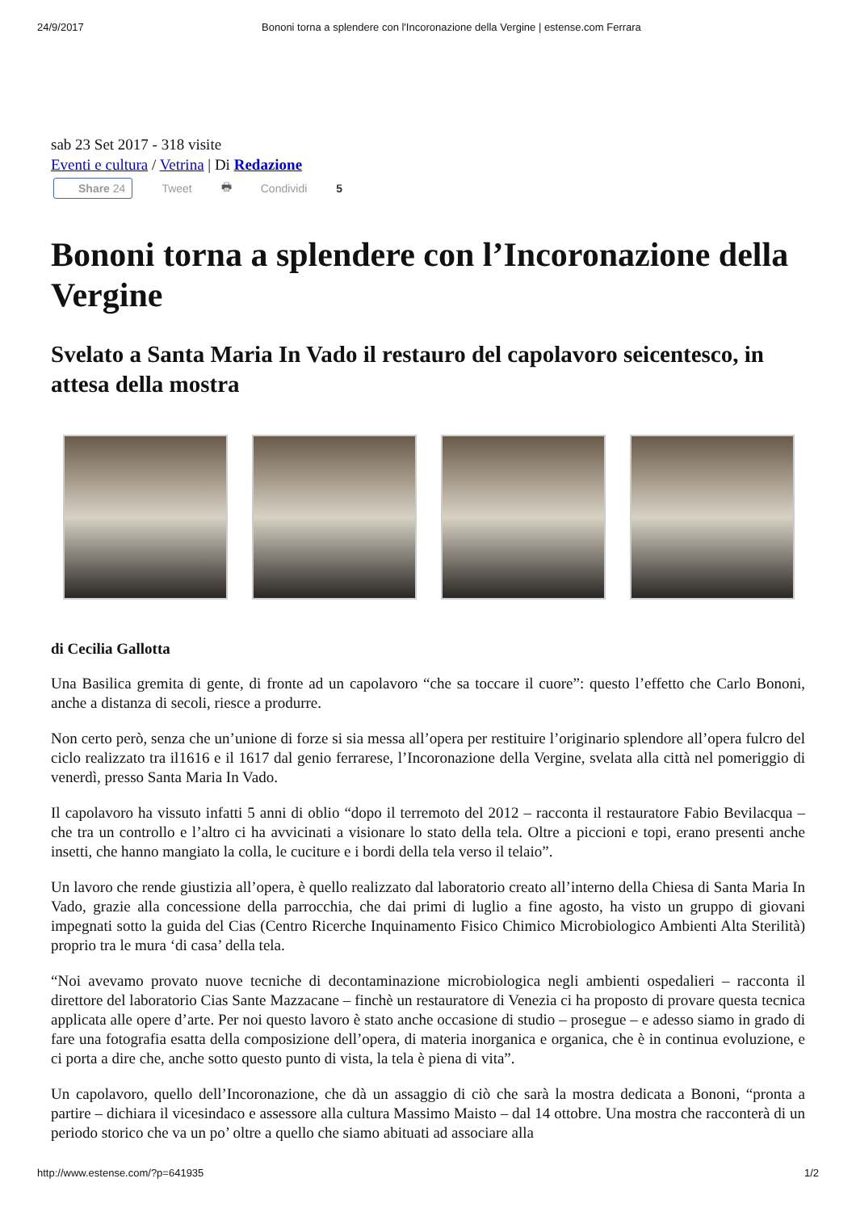24/9/2017 Bononi torna a splendere con l'Incoronazione della Vergine | estense.com Ferrara
sab 23 Set 2017 - 318 visite
Eventi e cultura / Vetrina | Di Redazione
Share 24 Tweet 🖶 Condividi 5
Bononi torna a splendere con l’Incoronazione della Vergine
Svelato a Santa Maria In Vado il restauro del capolavoro seicentesco, in attesa della mostra
di Cecilia Gallotta
Una Basilica gremita di gente, di fronte ad un capolavoro “che sa toccare il cuore”: questo l’effetto che Carlo Bononi, anche a distanza di secoli, riesce a produrre.
Non certo però, senza che un’unione di forze si sia messa all’opera per restituire l’originario splendore all’opera fulcro del ciclo realizzato tra il1616 e il 1617 dal genio ferrarese, l’Incoronazione della Vergine, svelata alla città nel pomeriggio di venerdì, presso Santa Maria In Vado.
Il capolavoro ha vissuto infatti 5 anni di oblio “dopo il terremoto del 2012 – racconta il restauratore Fabio Bevilacqua – che tra un controllo e l’altro ci ha avvicinati a visionare lo stato della tela. Oltre a piccioni e topi, erano presenti anche insetti, che hanno mangiato la colla, le cuciture e i bordi della tela verso il telaio”.
Un lavoro che rende giustizia all’opera, è quello realizzato dal laboratorio creato all’interno della Chiesa di Santa Maria In Vado, grazie alla concessione della parrocchia, che dai primi di luglio a fine agosto, ha visto un gruppo di giovani impegnati sotto la guida del Cias (Centro Ricerche Inquinamento Fisico Chimico Microbiologico Ambienti Alta Sterilità) proprio tra le mura ‘di casa’ della tela.
“Noi avevamo provato nuove tecniche di decontaminazione microbiologica negli ambienti ospedalieri – racconta il direttore del laboratorio Cias Sante Mazzacane – finchè un restauratore di Venezia ci ha proposto di provare questa tecnica applicata alle opere d’arte. Per noi questo lavoro è stato anche occasione di studio – prosegue – e adesso siamo in grado di fare una fotografia esatta della composizione dell’opera, di materia inorganica e organica, che è in continua evoluzione, e ci porta a dire che, anche sotto questo punto di vista, la tela è piena di vita”.
Un capolavoro, quello dell’Incoronazione, che dà un assaggio di ciò che sarà la mostra dedicata a Bononi, “pronta a partire – dichiara il vicesindaco e assessore alla cultura Massimo Maisto – dal 14 ottobre. Una mostra che racconterà di un periodo storico che va un po’ oltre a quello che siamo abituati ad associare alla
http://www.estense.com/?p=641935 1/2